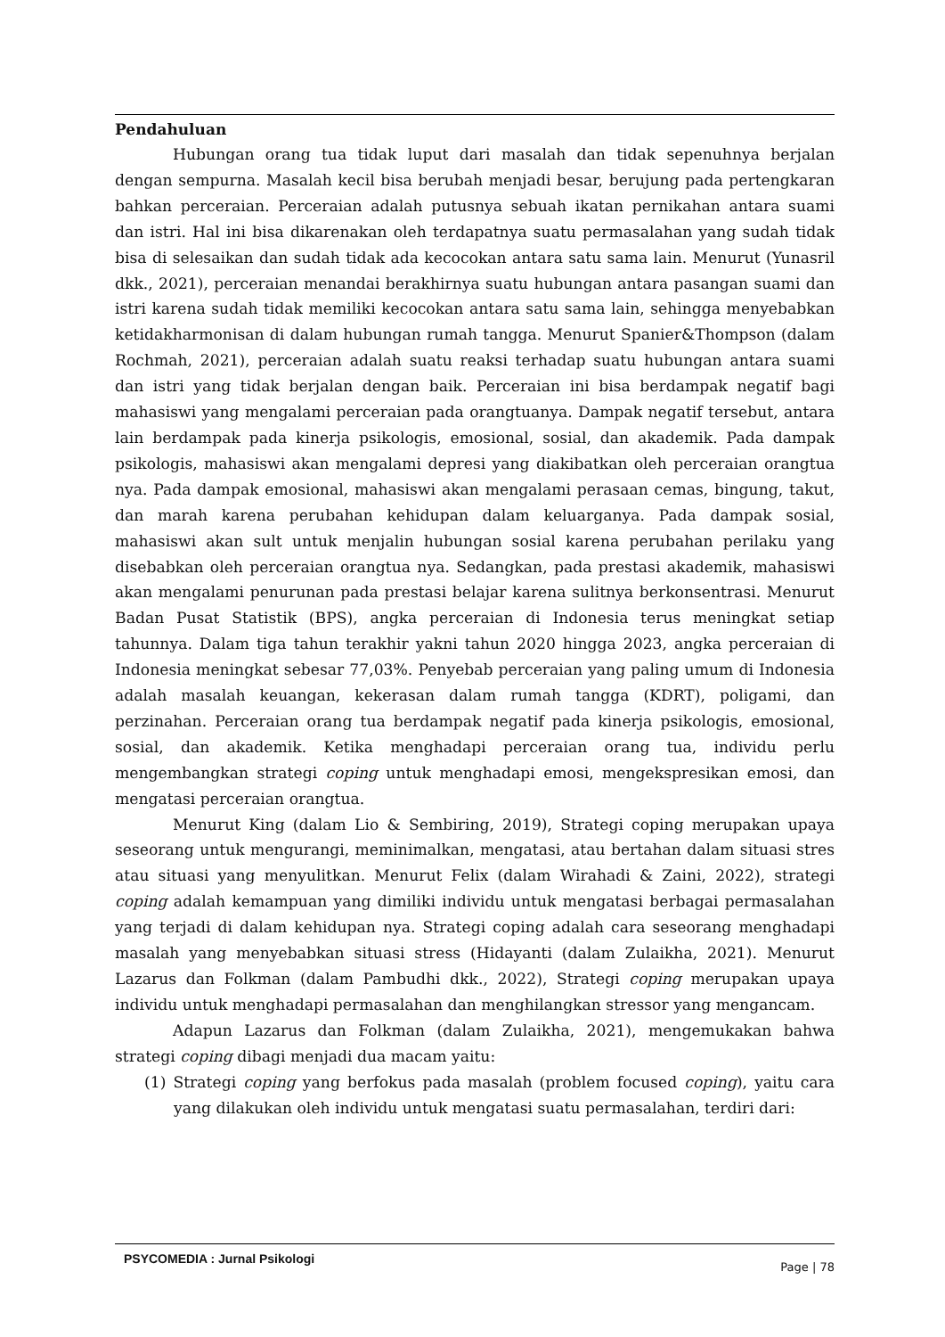Pendahuluan
Hubungan orang tua tidak luput dari masalah dan tidak sepenuhnya berjalan dengan sempurna. Masalah kecil bisa berubah menjadi besar, berujung pada pertengkaran bahkan perceraian. Perceraian adalah putusnya sebuah ikatan pernikahan antara suami dan istri. Hal ini bisa dikarenakan oleh terdapatnya suatu permasalahan yang sudah tidak bisa di selesaikan dan sudah tidak ada kecocokan antara satu sama lain. Menurut (Yunasril dkk., 2021), perceraian menandai berakhirnya suatu hubungan antara pasangan suami dan istri karena sudah tidak memiliki kecocokan antara satu sama lain, sehingga menyebabkan ketidakharmonisan di dalam hubungan rumah tangga. Menurut Spanier&Thompson (dalam Rochmah, 2021), perceraian adalah suatu reaksi terhadap suatu hubungan antara suami dan istri yang tidak berjalan dengan baik. Perceraian ini bisa berdampak negatif bagi mahasiswi yang mengalami perceraian pada orangtuanya. Dampak negatif tersebut, antara lain berdampak pada kinerja psikologis, emosional, sosial, dan akademik. Pada dampak psikologis, mahasiswi akan mengalami depresi yang diakibatkan oleh perceraian orangtua nya. Pada dampak emosional, mahasiswi akan mengalami perasaan cemas, bingung, takut, dan marah karena perubahan kehidupan dalam keluarganya. Pada dampak sosial, mahasiswi akan sult untuk menjalin hubungan sosial karena perubahan perilaku yang disebabkan oleh perceraian orangtua nya. Sedangkan, pada prestasi akademik, mahasiswi akan mengalami penurunan pada prestasi belajar karena sulitnya berkonsentrasi. Menurut Badan Pusat Statistik (BPS), angka perceraian di Indonesia terus meningkat setiap tahunnya. Dalam tiga tahun terakhir yakni tahun 2020 hingga 2023, angka perceraian di Indonesia meningkat sebesar 77,03%. Penyebab perceraian yang paling umum di Indonesia adalah masalah keuangan, kekerasan dalam rumah tangga (KDRT), poligami, dan perzinahan. Perceraian orang tua berdampak negatif pada kinerja psikologis, emosional, sosial, dan akademik. Ketika menghadapi perceraian orang tua, individu perlu mengembangkan strategi coping untuk menghadapi emosi, mengekspresikan emosi, dan mengatasi perceraian orangtua.
Menurut King (dalam Lio & Sembiring, 2019), Strategi coping merupakan upaya seseorang untuk mengurangi, meminimalkan, mengatasi, atau bertahan dalam situasi stres atau situasi yang menyulitkan. Menurut Felix (dalam Wirahadi & Zaini, 2022), strategi coping adalah kemampuan yang dimiliki individu untuk mengatasi berbagai permasalahan yang terjadi di dalam kehidupan nya. Strategi coping adalah cara seseorang menghadapi masalah yang menyebabkan situasi stress (Hidayanti (dalam Zulaikha, 2021). Menurut Lazarus dan Folkman (dalam Pambudhi dkk., 2022), Strategi coping merupakan upaya individu untuk menghadapi permasalahan dan menghilangkan stressor yang mengancam.
Adapun Lazarus dan Folkman (dalam Zulaikha, 2021), mengemukakan bahwa strategi coping dibagi menjadi dua macam yaitu:
(1) Strategi coping yang berfokus pada masalah (problem focused coping), yaitu cara yang dilakukan oleh individu untuk mengatasi suatu permasalahan, terdiri dari:
PSYCOMEDIA : Jurnal Psikologi Page | 78